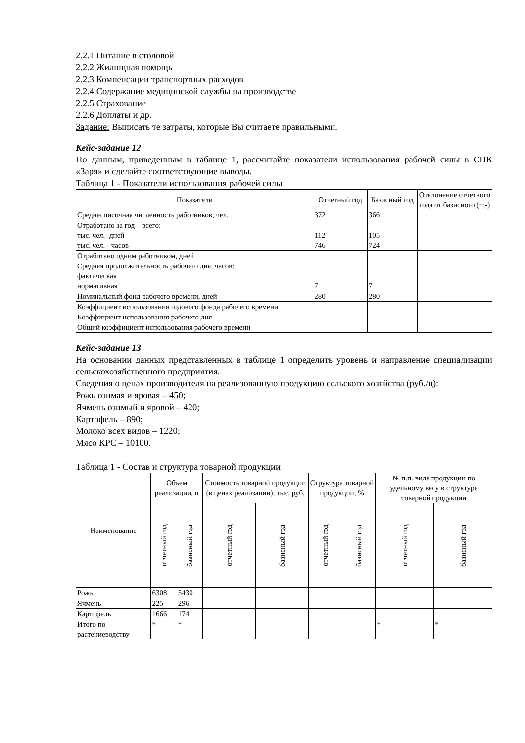2.2.1 Питание в столовой
2.2.2 Жилищная помощь
2.2.3 Компенсации транспортных расходов
2.2.4 Содержание медицинской службы на производстве
2.2.5 Страхование
2.2.6 Доплаты и др.
Задание: Выписать те затраты, которые Вы считаете правильными.
Кейс-задание 12
По данным, приведенным в таблице 1, рассчитайте показатели использования рабочей силы в СПК «Заря» и сделайте соответствующие выводы.
Таблица 1 - Показатели использования рабочей силы
| Показатели | Отчетный год | Базисный год | Отклонение отчетного года от базисного (+,-) |
| --- | --- | --- | --- |
| Среднесписочная численность работников, чел. | 372 | 366 | |
| Отработано за год – всего: тыс. чел.- дней тыс. чел. - часов | 112 746 | 105 724 | |
| Отработано одним работником, дней | | | |
| Средняя продолжительность рабочего дня, часов: фактическая нормативная | 7 | 7 | |
| Номинальный фонд рабочего времени, дней | 280 | 280 | |
| Коэффициент использования годового фонда рабочего времени | | | |
| Коэффициент использования рабочего дня | | | |
| Общий коэффициент использования рабочего времени | | | |
Кейс-задание 13
На основании данных представленных в таблице 1 определить уровень и направление специализации сельскохозяйственного предприятия.
Сведения о ценах производителя на реализованную продукцию сельского хозяйства (руб./ц):
Рожь озимая и яровая – 450;
Ячмень озимый и яровой – 420;
Картофель – 890;
Молоко всех видов – 1220;
Мясо КРС – 10100.
Таблица 1 - Состав и структура товарной продукции
| Наименование | Объем реализации, ц | | Стоимость товарной продукции (в ценах реализации), тыс. руб. | | Структура товарной продукции, % | | № п.п. вида продукции по удельному весу в структуре товарной продукции | |
| --- | --- | --- | --- | --- | --- | --- | --- | --- |
| | отчетный год | базисный год | отчетный год | базисный год | отчетный год | базисный год | отчетный год | базисный год |
| Рожь | 6308 | 5430 | | | | | | |
| Ячмень | 225 | 296 | | | | | | |
| Картофель | 1666 | 174 | | | | | | |
| Итого по растениеводству | * | * | | | | | * | * |